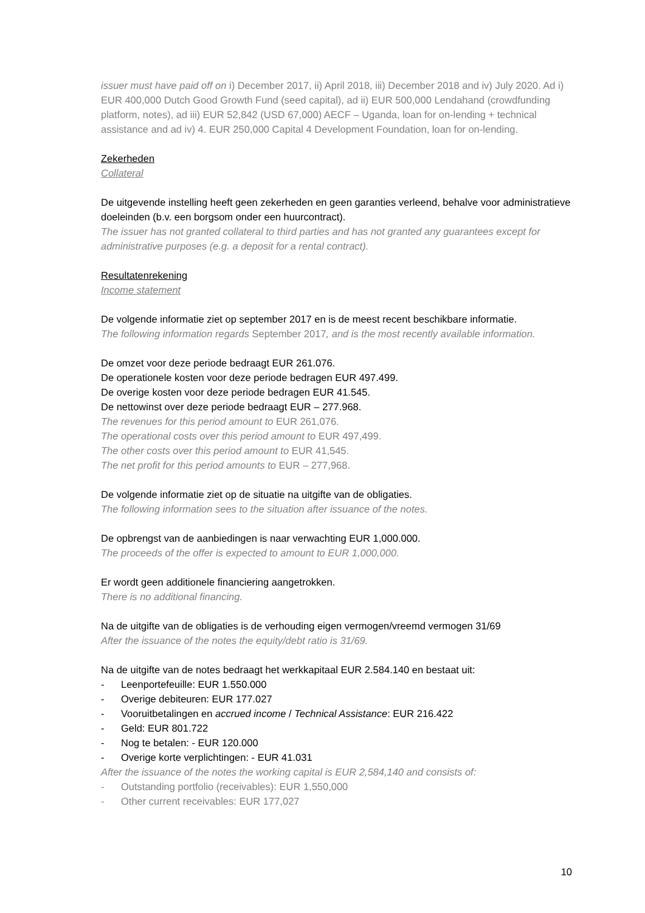issuer must have paid off on i) December 2017, ii) April 2018, iii) December 2018 and iv) July 2020. Ad i) EUR 400,000 Dutch Good Growth Fund (seed capital), ad ii) EUR 500,000 Lendahand (crowdfunding platform, notes), ad iii) EUR 52,842 (USD 67,000) AECF – Uganda, loan for on-lending + technical assistance and ad iv) 4. EUR 250,000 Capital 4 Development Foundation, loan for on-lending.
Zekerheden
Collateral
De uitgevende instelling heeft geen zekerheden en geen garanties verleend, behalve voor administratieve doeleinden (b.v. een borgsom onder een huurcontract).
The issuer has not granted collateral to third parties and has not granted any guarantees except for administrative purposes (e.g. a deposit for a rental contract).
Resultatenrekening
Income statement
De volgende informatie ziet op september 2017 en is de meest recent beschikbare informatie.
The following information regards September 2017, and is the most recently available information.
De omzet voor deze periode bedraagt EUR 261.076.
De operationele kosten voor deze periode bedragen EUR 497.499.
De overige kosten voor deze periode bedragen EUR 41.545.
De nettowinst over deze periode bedraagt EUR – 277.968.
The revenues for this period amount to EUR 261,076.
The operational costs over this period amount to EUR 497,499.
The other costs over this period amount to EUR 41,545.
The net profit for this period amounts to EUR – 277,968.
De volgende informatie ziet op de situatie na uitgifte van de obligaties.
The following information sees to the situation after issuance of the notes.
De opbrengst van de aanbiedingen is naar verwachting EUR 1,000.000.
The proceeds of the offer is expected to amount to EUR 1,000,000.
Er wordt geen additionele financiering aangetrokken.
There is no additional financing.
Na de uitgifte van de obligaties is de verhouding eigen vermogen/vreemd vermogen 31/69
After the issuance of the notes the equity/debt ratio is 31/69.
Na de uitgifte van de notes bedraagt het werkkapitaal EUR 2.584.140 en bestaat uit:
- Leenportefeuille: EUR 1.550.000
- Overige debiteuren: EUR 177.027
- Vooruitbetalingen en accrued income / Technical Assistance: EUR 216.422
- Geld: EUR 801.722
- Nog te betalen: - EUR 120.000
- Overige korte verplichtingen: - EUR 41.031
After the issuance of the notes the working capital is EUR 2,584,140 and consists of:
- Outstanding portfolio (receivables): EUR 1,550,000
- Other current receivables: EUR 177,027
10